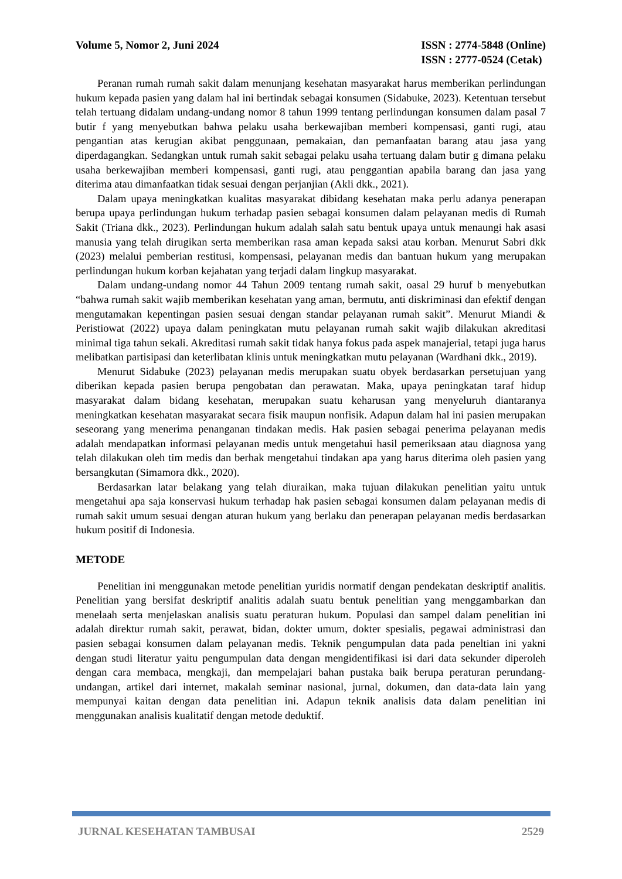Volume 5, Nomor 2, Juni 2024 ISSN : 2774-5848 (Online)
ISSN : 2777-0524 (Cetak)
Peranan rumah rumah sakit dalam menunjang kesehatan masyarakat harus memberikan perlindungan hukum kepada pasien yang dalam hal ini bertindak sebagai konsumen (Sidabuke, 2023). Ketentuan tersebut telah tertuang didalam undang-undang nomor 8 tahun 1999 tentang perlindungan konsumen dalam pasal 7 butir f yang menyebutkan bahwa pelaku usaha berkewajiban memberi kompensasi, ganti rugi, atau pengantian atas kerugian akibat penggunaan, pemakaian, dan pemanfaatan barang atau jasa yang diperdagangkan. Sedangkan untuk rumah sakit sebagai pelaku usaha tertuang dalam butir g dimana pelaku usaha berkewajiban memberi kompensasi, ganti rugi, atau penggantian apabila barang dan jasa yang diterima atau dimanfaatkan tidak sesuai dengan perjanjian (Akli dkk., 2021).
Dalam upaya meningkatkan kualitas masyarakat dibidang kesehatan maka perlu adanya penerapan berupa upaya perlindungan hukum terhadap pasien sebagai konsumen dalam pelayanan medis di Rumah Sakit (Triana dkk., 2023). Perlindungan hukum adalah salah satu bentuk upaya untuk menaungi hak asasi manusia yang telah dirugikan serta memberikan rasa aman kepada saksi atau korban. Menurut Sabri dkk (2023) melalui pemberian restitusi, kompensasi, pelayanan medis dan bantuan hukum yang merupakan perlindungan hukum korban kejahatan yang terjadi dalam lingkup masyarakat.
Dalam undang-undang nomor 44 Tahun 2009 tentang rumah sakit, oasal 29 huruf b menyebutkan “bahwa rumah sakit wajib memberikan kesehatan yang aman, bermutu, anti diskriminasi dan efektif dengan mengutamakan kepentingan pasien sesuai dengan standar pelayanan rumah sakit”. Menurut Miandi & Peristiowat (2022) upaya dalam peningkatan mutu pelayanan rumah sakit wajib dilakukan akreditasi minimal tiga tahun sekali. Akreditasi rumah sakit tidak hanya fokus pada aspek manajerial, tetapi juga harus melibatkan partisipasi dan keterlibatan klinis untuk meningkatkan mutu pelayanan (Wardhani dkk., 2019).
Menurut Sidabuke (2023) pelayanan medis merupakan suatu obyek berdasarkan persetujuan yang diberikan kepada pasien berupa pengobatan dan perawatan. Maka, upaya peningkatan taraf hidup masyarakat dalam bidang kesehatan, merupakan suatu keharusan yang menyeluruh diantaranya meningkatkan kesehatan masyarakat secara fisik maupun nonfisik. Adapun dalam hal ini pasien merupakan seseorang yang menerima penanganan tindakan medis. Hak pasien sebagai penerima pelayanan medis adalah mendapatkan informasi pelayanan medis untuk mengetahui hasil pemeriksaan atau diagnosa yang telah dilakukan oleh tim medis dan berhak mengetahui tindakan apa yang harus diterima oleh pasien yang bersangkutan (Simamora dkk., 2020).
Berdasarkan latar belakang yang telah diuraikan, maka tujuan dilakukan penelitian yaitu untuk mengetahui apa saja konservasi hukum terhadap hak pasien sebagai konsumen dalam pelayanan medis di rumah sakit umum sesuai dengan aturan hukum yang berlaku dan penerapan pelayanan medis berdasarkan hukum positif di Indonesia.
METODE
Penelitian ini menggunakan metode penelitian yuridis normatif dengan pendekatan deskriptif analitis. Penelitian yang bersifat deskriptif analitis adalah suatu bentuk penelitian yang menggambarkan dan menelaah serta menjelaskan analisis suatu peraturan hukum. Populasi dan sampel dalam penelitian ini adalah direktur rumah sakit, perawat, bidan, dokter umum, dokter spesialis, pegawai administrasi dan pasien sebagai konsumen dalam pelayanan medis. Teknik pengumpulan data pada peneltian ini yakni dengan studi literatur yaitu pengumpulan data dengan mengidentifikasi isi dari data sekunder diperoleh dengan cara membaca, mengkaji, dan mempelajari bahan pustaka baik berupa peraturan perundang-undangan, artikel dari internet, makalah seminar nasional, jurnal, dokumen, dan data-data lain yang mempunyai kaitan dengan data penelitian ini. Adapun teknik analisis data dalam penelitian ini menggunakan analisis kualitatif dengan metode deduktif.
JURNAL KESEHATAN TAMBUSAI 2529